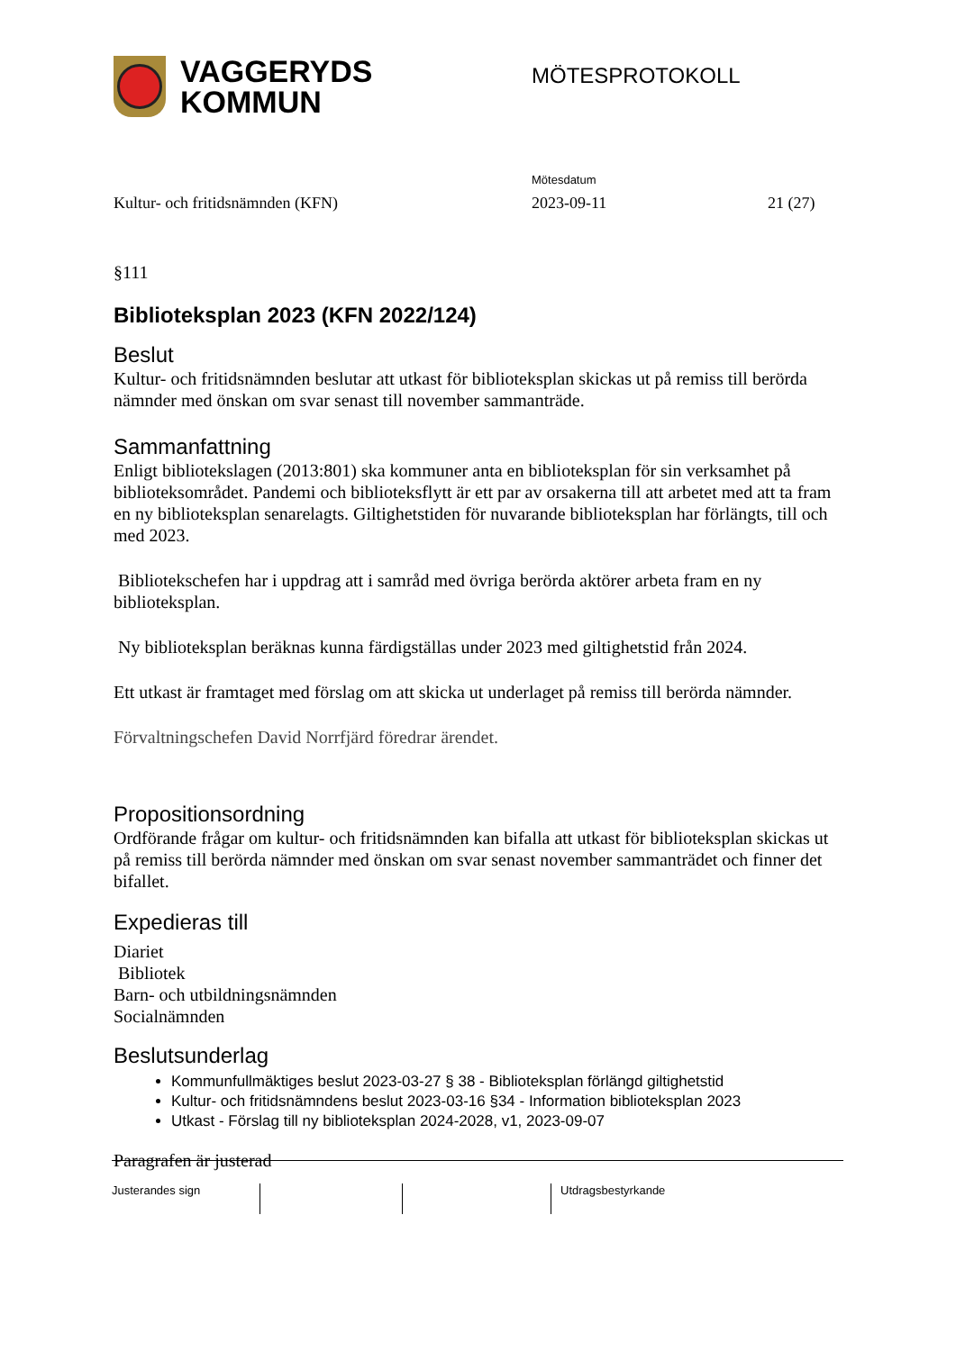VAGGERYDS
KOMMUN
MÖTESPROTOKOLL
Mötesdatum
Kultur- och fritidsnämnden (KFN) 2023-09-11 21 (27)
§111
Biblioteksplan 2023 (KFN 2022/124)
Beslut
Kultur- och fritidsnämnden beslutar att utkast för biblioteksplan skickas ut på remiss till berörda nämnder med önskan om svar senast till november sammanträde.
Sammanfattning
Enligt bibliotekslagen (2013:801) ska kommuner anta en biblioteksplan för sin verksamhet på biblioteksområdet. Pandemi och biblioteksflytt är ett par av orsakerna till att arbetet med att ta fram en ny biblioteksplan senarelagts. Giltighetstiden för nuvarande biblioteksplan har förlängts, till och med 2023.
Bibliotekschefen har i uppdrag att i samråd med övriga berörda aktörer arbeta fram en ny biblioteksplan.
Ny biblioteksplan beräknas kunna färdigställas under 2023 med giltighetstid från 2024.
Ett utkast är framtaget med förslag om att skicka ut underlaget på remiss till berörda nämnder.
Förvaltningschefen David Norrfjärd föredrar ärendet.
Propositionsordning
Ordförande frågar om kultur- och fritidsnämnden kan bifalla att utkast för biblioteksplan skickas ut på remiss till berörda nämnder med önskan om svar senast november sammanträdet och finner det bifallet.
Expedieras till
Diariet
Bibliotek
Barn- och utbildningsnämnden
Socialnämnden
Beslutsunderlag
Kommunfullmäktiges beslut 2023-03-27 § 38 - Biblioteksplan förlängd giltighetstid
Kultur- och fritidsnämndens beslut 2023-03-16 §34 - Information biblioteksplan 2023
Utkast - Förslag till ny biblioteksplan 2024-2028, v1, 2023-09-07
Paragrafen är justerad
Justerandes sign Utdragsbestyrkande